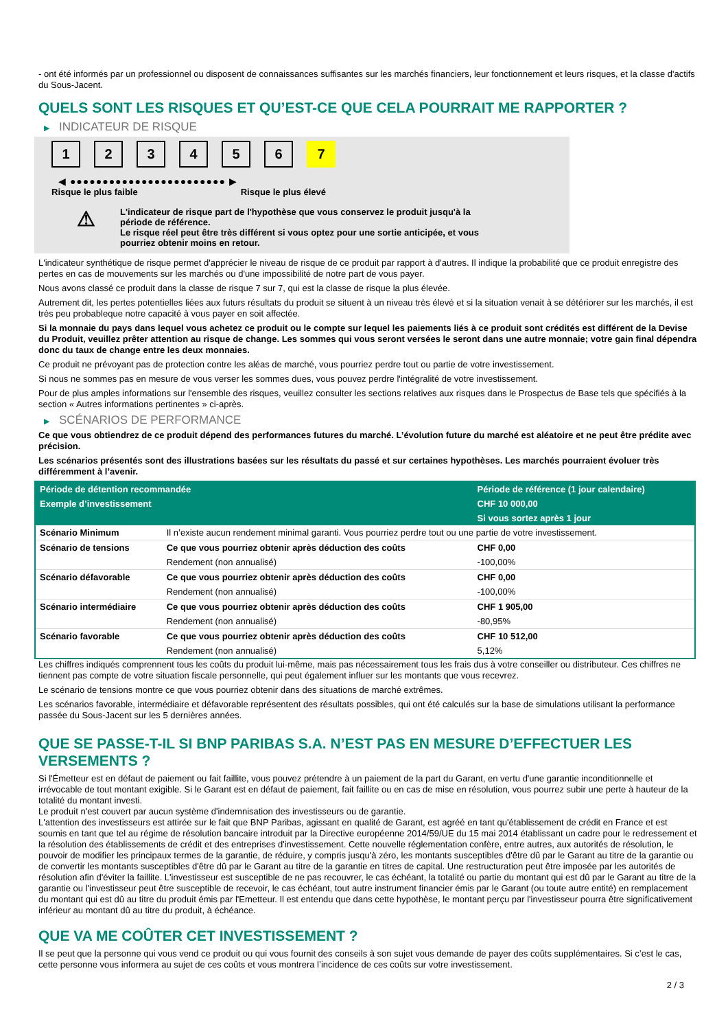- ont été informés par un professionnel ou disposent de connaissances suffisantes sur les marchés financiers, leur fonctionnement et leurs risques, et la classe d'actifs du Sous-Jacent.
QUELS SONT LES RISQUES ET QU’EST-CE QUE CELA POURRAIT ME RAPPORTER ?
▶ INDICATEUR DE RISQUE
1 2 3 4 5 6 7
◀ ●●●●●●●●●●●●●●●●●●●●●●●● ▶
Risque le plus faible Risque le plus élevé
⚠
L'indicateur de risque part de l'hypothèse que vous conservez le produit jusqu'à la
période de référence.
Le risque réel peut être très différent si vous optez pour une sortie anticipée, et vous
pourriez obtenir moins en retour.
L'indicateur synthétique de risque permet d'apprécier le niveau de risque de ce produit par rapport à d'autres. Il indique la probabilité que ce produit enregistre des pertes en cas de mouvements sur les marchés ou d'une impossibilité de notre part de vous payer.
Nous avons classé ce produit dans la classe de risque 7 sur 7, qui est la classe de risque la plus élevée.
Autrement dit, les pertes potentielles liées aux futurs résultats du produit se situent à un niveau très élevé et si la situation venait à se détériorer sur les marchés, il est très peu probableque notre capacité à vous payer en soit affectée.
Si la monnaie du pays dans lequel vous achetez ce produit ou le compte sur lequel les paiements liés à ce produit sont crédités est différent de la Devise du Produit, veuillez prêter attention au risque de change. Les sommes qui vous seront versées le seront dans une autre monnaie; votre gain final dépendra donc du taux de change entre les deux monnaies.
Ce produit ne prévoyant pas de protection contre les aléas de marché, vous pourriez perdre tout ou partie de votre investissement.
Si nous ne sommes pas en mesure de vous verser les sommes dues, vous pouvez perdre l'intégralité de votre investissement.
Pour de plus amples informations sur l'ensemble des risques, veuillez consulter les sections relatives aux risques dans le Prospectus de Base tels que spécifiés à la section « Autres informations pertinentes » ci-après.
▶ SCÉNARIOS DE PERFORMANCE
Ce que vous obtiendrez de ce produit dépend des performances futures du marché. L’évolution future du marché est aléatoire et ne peut être prédite avec précision.
Les scénarios présentés sont des illustrations basées sur les résultats du passé et sur certaines hypothèses. Les marchés pourraient évoluer très différemment à l’avenir.
| Période de détention recommandée | | Période de référence (1 jour calendaire) |
| --- | --- | --- |
| Exemple d’investissement | | CHF 10 000,00 |
| | | Si vous sortez après 1 jour |
| Scénario Minimum | Il n’existe aucun rendement minimal garanti. Vous pourriez perdre tout ou une partie de votre investissement. | |
| Scénario de tensions | Ce que vous pourriez obtenir après déduction des coûts | CHF 0,00 |
| | Rendement (non annualisé) | -100,00% |
| Scénario défavorable | Ce que vous pourriez obtenir après déduction des coûts | CHF 0,00 |
| | Rendement (non annualisé) | -100,00% |
| Scénario intermédiaire | Ce que vous pourriez obtenir après déduction des coûts | CHF 1 905,00 |
| | Rendement (non annualisé) | -80,95% |
| Scénario favorable | Ce que vous pourriez obtenir après déduction des coûts | CHF 10 512,00 |
| | Rendement (non annualisé) | 5,12% |
Les chiffres indiqués comprennent tous les coûts du produit lui-même, mais pas nécessairement tous les frais dus à votre conseiller ou distributeur. Ces chiffres ne tiennent pas compte de votre situation fiscale personnelle, qui peut également influer sur les montants que vous recevrez.
Le scénario de tensions montre ce que vous pourriez obtenir dans des situations de marché extrêmes.
Les scénarios favorable, intermédiaire et défavorable représentent des résultats possibles, qui ont été calculés sur la base de simulations utilisant la performance passée du Sous-Jacent sur les 5 dernières années.
QUE SE PASSE-T-IL SI BNP PARIBAS S.A. N’EST PAS EN MESURE D’EFFECTUER LES VERSEMENTS ?
Si l'Émetteur est en défaut de paiement ou fait faillite, vous pouvez prétendre à un paiement de la part du Garant, en vertu d'une garantie inconditionnelle et irrévocable de tout montant exigible. Si le Garant est en défaut de paiement, fait faillite ou en cas de mise en résolution, vous pourrez subir une perte à hauteur de la totalité du montant investi.
Le produit n'est couvert par aucun système d'indemnisation des investisseurs ou de garantie.
L'attention des investisseurs est attirée sur le fait que BNP Paribas, agissant en qualité de Garant, est agréé en tant qu'établissement de crédit en France et est soumis en tant que tel au régime de résolution bancaire introduit par la Directive européenne 2014/59/UE du 15 mai 2014 établissant un cadre pour le redressement et la résolution des établissements de crédit et des entreprises d'investissement. Cette nouvelle réglementation confère, entre autres, aux autorités de résolution, le pouvoir de modifier les principaux termes de la garantie, de réduire, y compris jusqu'à zéro, les montants susceptibles d'être dû par le Garant au titre de la garantie ou de convertir les montants susceptibles d'être dû par le Garant au titre de la garantie en titres de capital. Une restructuration peut être imposée par les autorités de résolution afin d'éviter la faillite. L'investisseur est susceptible de ne pas recouvrer, le cas échéant, la totalité ou partie du montant qui est dû par le Garant au titre de la garantie ou l'investisseur peut être susceptible de recevoir, le cas échéant, tout autre instrument financier émis par le Garant (ou toute autre entité) en remplacement du montant qui est dû au titre du produit émis par l'Emetteur. Il est entendu que dans cette hypothèse, le montant perçu par l'investisseur pourra être significativement inférieur au montant dû au titre du produit, à échéance.
QUE VA ME COÛTER CET INVESTISSEMENT ?
Il se peut que la personne qui vous vend ce produit ou qui vous fournit des conseils à son sujet vous demande de payer des coûts supplémentaires. Si c’est le cas, cette personne vous informera au sujet de ces coûts et vous montrera l’incidence de ces coûts sur votre investissement.
2 / 3